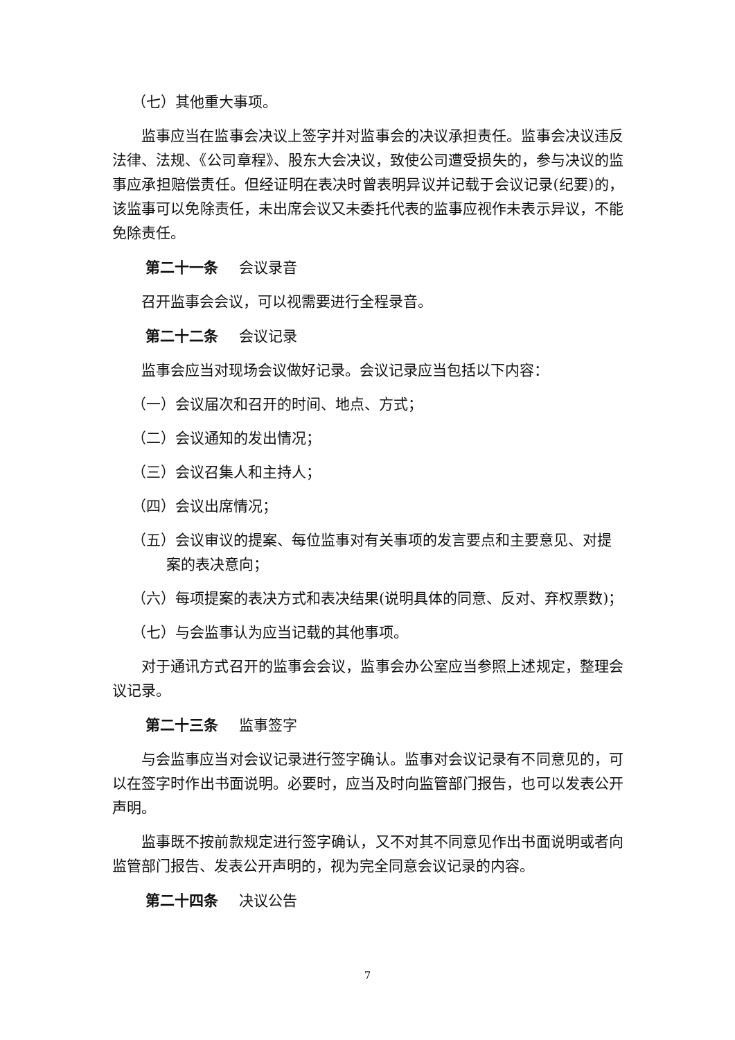（七）其他重大事项。
监事应当在监事会决议上签字并对监事会的决议承担责任。监事会决议违反法律、法规、《公司章程》、股东大会决议，致使公司遭受损失的，参与决议的监事应承担赔偿责任。但经证明在表决时曾表明异议并记载于会议记录(纪要)的，该监事可以免除责任，未出席会议又未委托代表的监事应视作未表示异议，不能免除责任。
第二十一条 会议录音
召开监事会会议，可以视需要进行全程录音。
第二十二条 会议记录
监事会应当对现场会议做好记录。会议记录应当包括以下内容：
（一）会议届次和召开的时间、地点、方式；
（二）会议通知的发出情况；
（三）会议召集人和主持人；
（四）会议出席情况；
（五）会议审议的提案、每位监事对有关事项的发言要点和主要意见、对提
案的表决意向；
（六）每项提案的表决方式和表决结果(说明具体的同意、反对、弃权票数)；
（七）与会监事认为应当记载的其他事项。
对于通讯方式召开的监事会会议，监事会办公室应当参照上述规定，整理会议记录。
第二十三条 监事签字
与会监事应当对会议记录进行签字确认。监事对会议记录有不同意见的，可以在签字时作出书面说明。必要时，应当及时向监管部门报告，也可以发表公开声明。
监事既不按前款规定进行签字确认，又不对其不同意见作出书面说明或者向监管部门报告、发表公开声明的，视为完全同意会议记录的内容。
第二十四条 决议公告
7